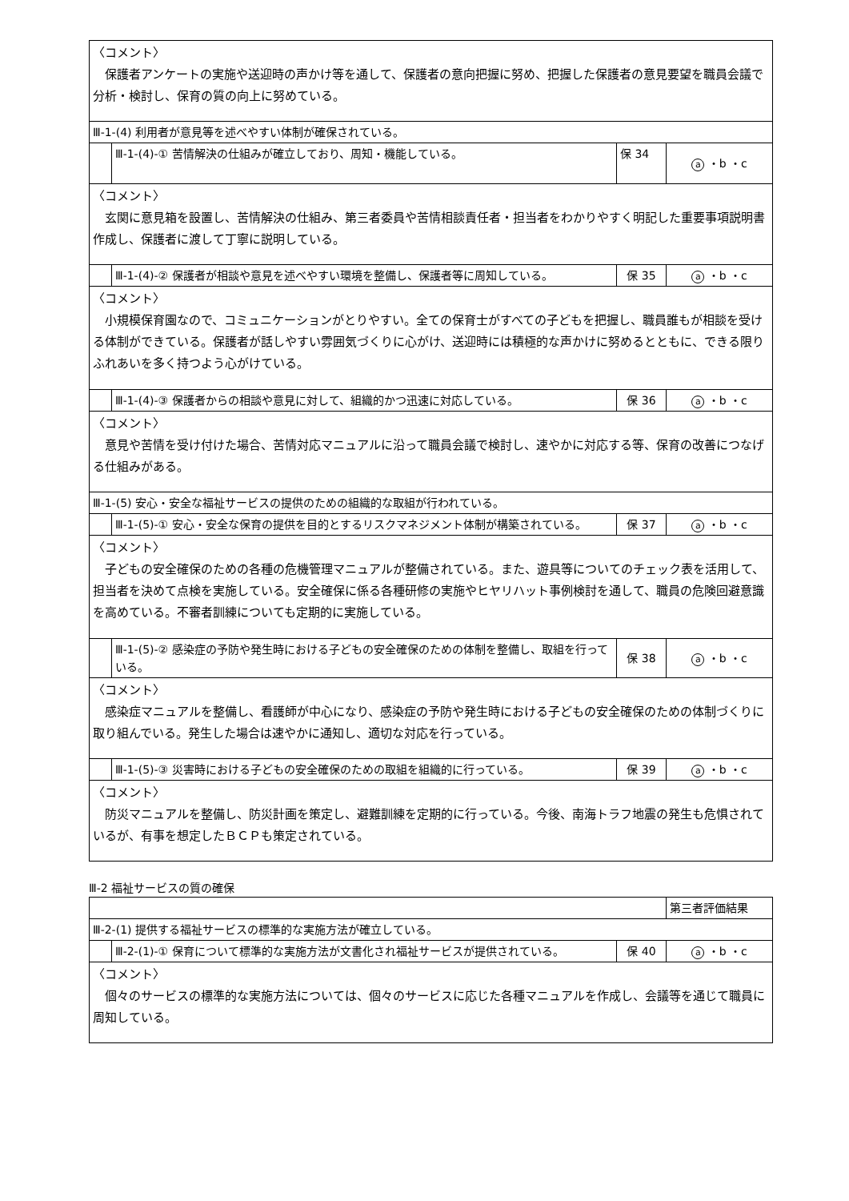| 〈コメント〉 保護者アンケートの実施や送迎時の声かけ等を通して、保護者の意向把握に努め、把握した保護者の意見要望を職員会議で分析・検討し、保育の質の向上に努めている。 | | | |
| Ⅲ-1-(4) 利用者が意見等を述べやすい体制が確保されている。 | | | |
| | Ⅲ-1-(4)-① 苦情解決の仕組みが確立しており、周知・機能している。 | 保 34 | a ・b ・c |
| 〈コメント〉 玄関に意見箱を設置し、苦情解決の仕組み、第三者委員や苦情相談責任者・担当者をわかりやすく明記した重要事項説明書作成し、保護者に渡して丁寧に説明している。 | | | |
| | Ⅲ-1-(4)-② 保護者が相談や意見を述べやすい環境を整備し、保護者等に周知している。 | 保 35 | a ・b ・c |
| 〈コメント〉 小規模保育園なので、コミュニケーションがとりやすい。全ての保育士がすべての子どもを把握し、職員誰もが相談を受ける体制ができている。保護者が話しやすい雰囲気づくりに心がけ、送迎時には積極的な声かけに努めるとともに、できる限りふれあいを多く持つよう心がけている。 | | | |
| | Ⅲ-1-(4)-③ 保護者からの相談や意見に対して、組織的かつ迅速に対応している。 | 保 36 | a ・b ・c |
| 〈コメント〉 意見や苦情を受け付けた場合、苦情対応マニュアルに沿って職員会議で検討し、速やかに対応する等、保育の改善につなげる仕組みがある。 | | | |
| Ⅲ-1-(5) 安心・安全な福祉サービスの提供のための組織的な取組が行われている。 | | | |
| | Ⅲ-1-(5)-① 安心・安全な保育の提供を目的とするリスクマネジメント体制が構築されている。 | 保 37 | a ・b ・c |
| 〈コメント〉 子どもの安全確保のための各種の危機管理マニュアルが整備されている。また、遊具等についてのチェック表を活用して、担当者を決めて点検を実施している。安全確保に係る各種研修の実施やヒヤリハット事例検討を通して、職員の危険回避意識を高めている。不審者訓練についても定期的に実施している。 | | | |
| | Ⅲ-1-(5)-② 感染症の予防や発生時における子どもの安全確保のための体制を整備し、取組を行っている。 | 保 38 | a ・b ・c |
| 〈コメント〉 感染症マニュアルを整備し、看護師が中心になり、感染症の予防や発生時における子どもの安全確保のための体制づくりに取り組んでいる。発生した場合は速やかに通知し、適切な対応を行っている。 | | | |
| | Ⅲ-1-(5)-③ 災害時における子どもの安全確保のための取組を組織的に行っている。 | 保 39 | a ・b ・c |
| 〈コメント〉 防災マニュアルを整備し、防災計画を策定し、避難訓練を定期的に行っている。今後、南海トラフ地震の発生も危惧されているが、有事を想定したＢＣＰも策定されている。 | | | |
Ⅲ-2 福祉サービスの質の確保
| | | | 第三者評価結果 |
| Ⅲ-2-(1) 提供する福祉サービスの標準的な実施方法が確立している。 | | | |
| | Ⅲ-2-(1)-① 保育について標準的な実施方法が文書化され福祉サービスが提供されている。 | 保 40 | a ・b ・c |
| 〈コメント〉 個々のサービスの標準的な実施方法については、個々のサービスに応じた各種マニュアルを作成し、会議等を通じて職員に周知している。 | | | |